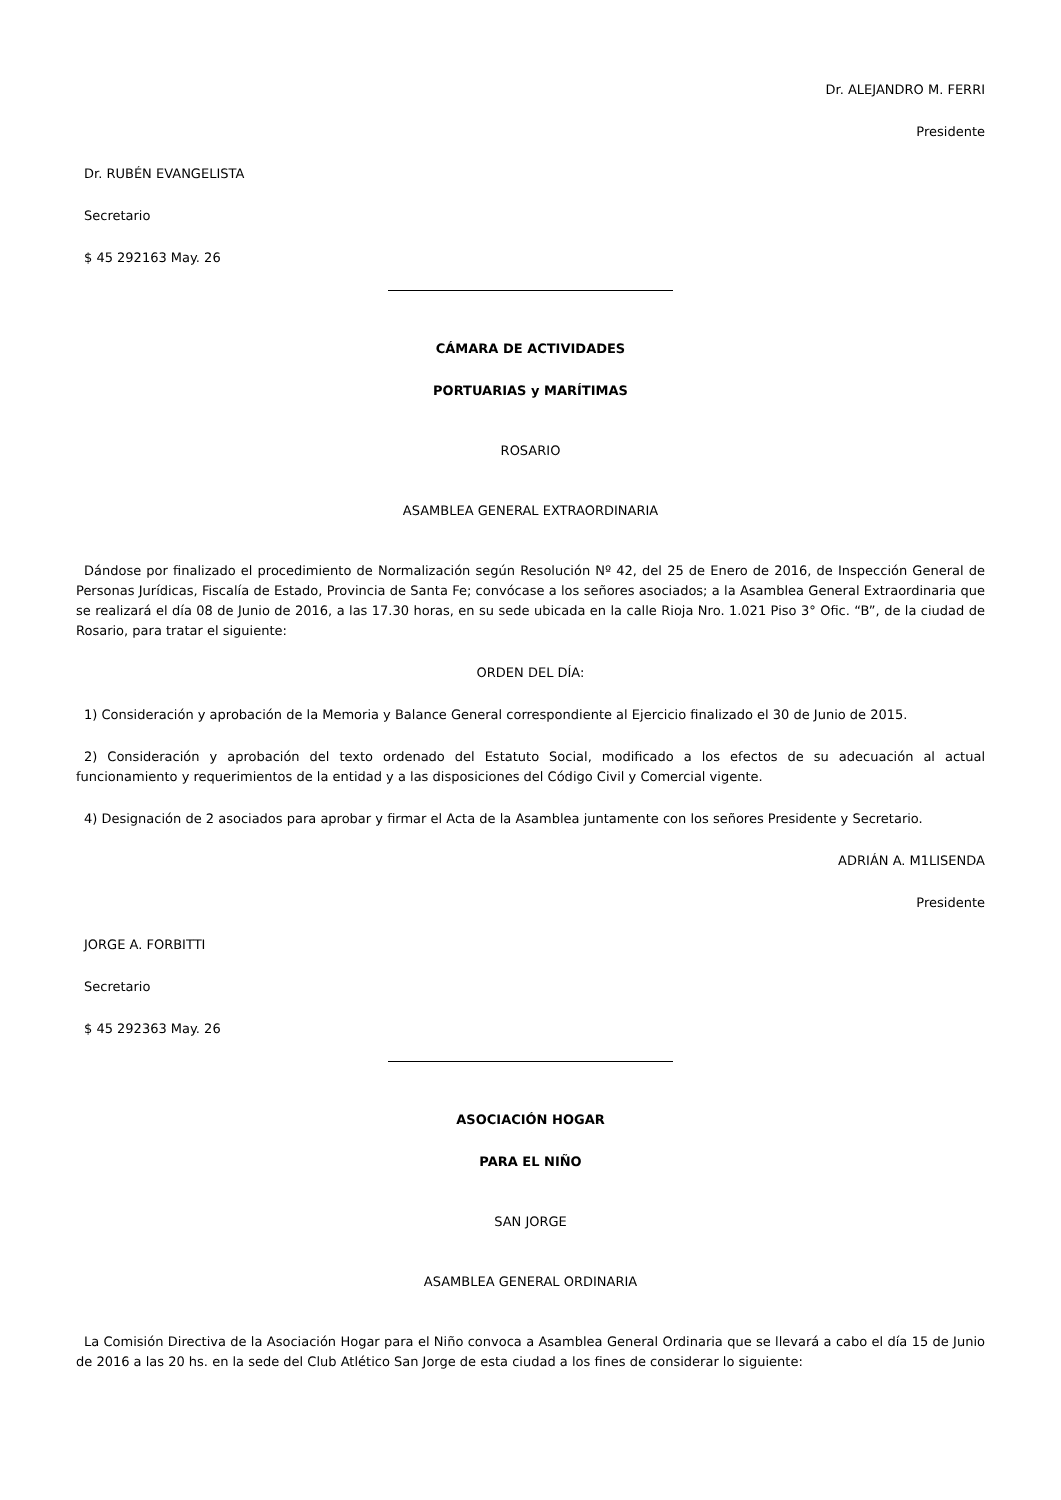Dr. ALEJANDRO M. FERRI
Presidente
Dr. RUBÉN EVANGELISTA
Secretario
$ 45 292163 May. 26
CÁMARA DE ACTIVIDADES
PORTUARIAS y MARÍTIMAS
ROSARIO
ASAMBLEA GENERAL EXTRAORDINARIA
Dándose por finalizado el procedimiento de Normalización según Resolución Nº 42, del 25 de Enero de 2016, de Inspección General de Personas Jurídicas, Fiscalía de Estado, Provincia de Santa Fe; convócase a los señores asociados; a la Asamblea General Extraordinaria que se realizará el día 08 de Junio de 2016, a las 17.30 horas, en su sede ubicada en la calle Rioja Nro. 1.021 Piso 3° Ofic. “B”, de la ciudad de Rosario, para tratar el siguiente:
ORDEN DEL DÍA:
1) Consideración y aprobación de la Memoria y Balance General correspondiente al Ejercicio finalizado el 30 de Junio de 2015.
2) Consideración y aprobación del texto ordenado del Estatuto Social, modificado a los efectos de su adecuación al actual funcionamiento y requerimientos de la entidad y a las disposiciones del Código Civil y Comercial vigente.
4) Designación de 2 asociados para aprobar y firmar el Acta de la Asamblea juntamente con los señores Presidente y Secretario.
ADRIÁN A. M1LISENDA
Presidente
JORGE A. FORBITTI
Secretario
$ 45 292363 May. 26
ASOCIACIÓN HOGAR
PARA EL NIÑO
SAN JORGE
ASAMBLEA GENERAL ORDINARIA
La Comisión Directiva de la Asociación Hogar para el Niño convoca a Asamblea General Ordinaria que se llevará a cabo el día 15 de Junio de 2016 a las 20 hs. en la sede del Club Atlético San Jorge de esta ciudad a los fines de considerar lo siguiente: